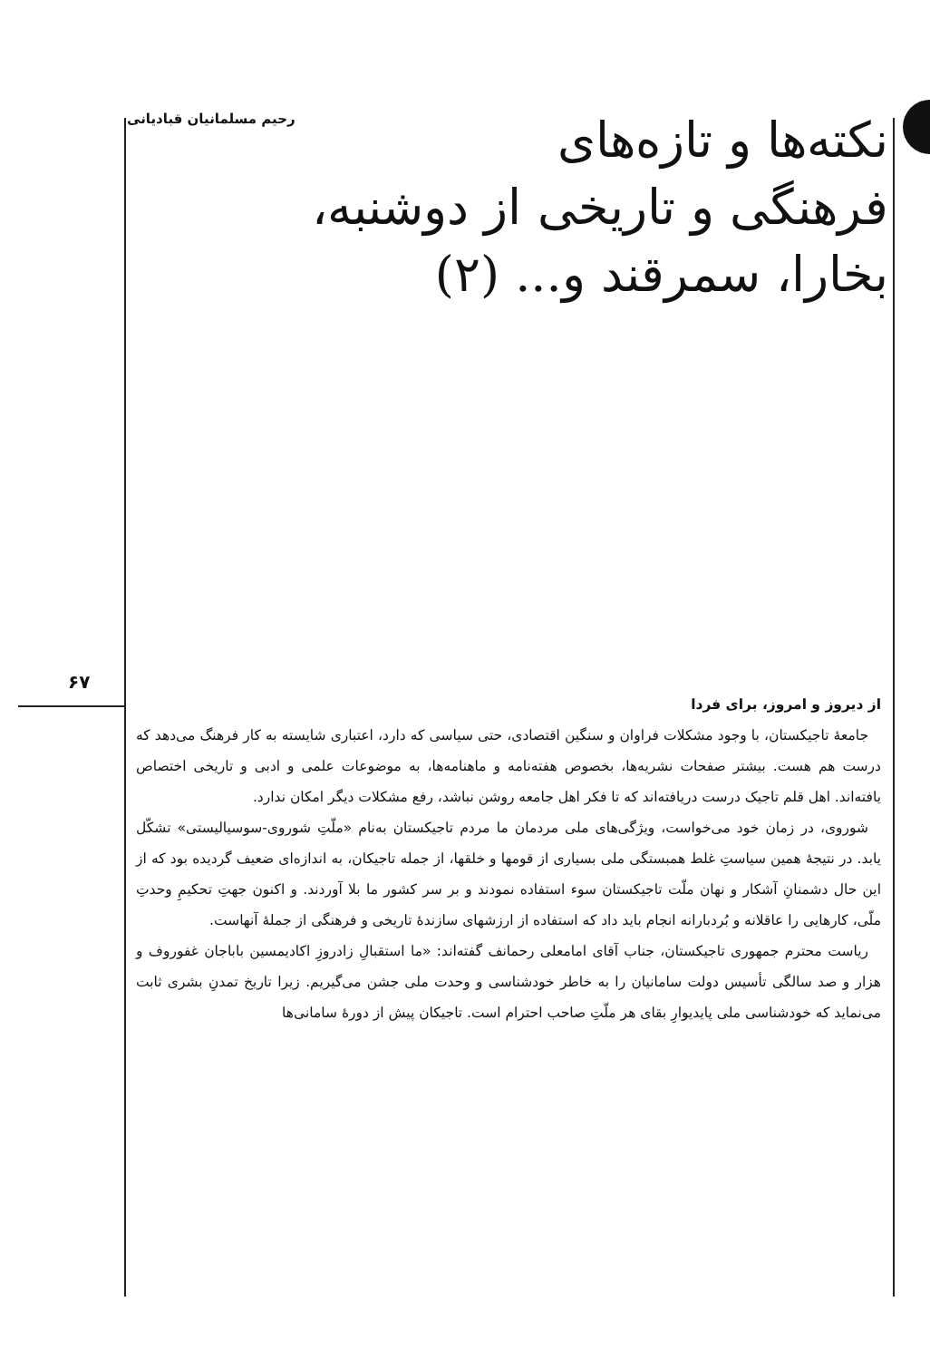رحیم مسلمانیان قبادیانی
نکته‌ها و تازه‌های
فرهنگی و تاریخی از دوشنبه،
بخارا، سمرقند و... (۲)
۶۷
از دیروز و امروز، برای فردا
جامعهٔ تاجیکستان، با وجود مشکلات فراوان و سنگین اقتصادی، حتی سیاسی که دارد، اعتباری شایسته به کار فرهنگ می‌دهد که درست هم هست. بیشتر صفحات نشریه‌ها، بخصوص هفته‌نامه و ماهنامه‌ها، به موضوعات علمی و ادبی و تاریخی اختصاص یافته‌اند. اهل قلم تاجیک درست دریافته‌اند که تا فکر اهل جامعه روشن نباشد، رفع مشکلات دیگر امکان ندارد.
شوروی، در زمان خود می‌خواست، ویژگی‌های ملی مردمان ما مردم تاجیکستان به‌نام «ملّتِ شوروی‌-سوسیالیستی» تشکّل یابد. در نتیجهٔ همین سیاستِ غلط همبستگی ملی بسیاری از قومها و خلقها، از جمله تاجیکان، به اندازه‌ای ضعیف گردیده بود که از این حال دشمنانِ آشکار و نهان ملّت تاجیکستان سوء استفاده نمودند و بر سر کشور ما بلا آوردند. و اکنون جهتِ تحکیمِ وحدتِ ملّی، کارهایی را عاقلانه و بُردبارانه انجام باید داد که استفاده از ارزشهای سازندهٔ تاریخی و فرهنگی از جملهٔ آنهاست.
ریاست محترم جمهوری تاجیکستان، جناب آقای امامعلی رحمانف گفته‌اند: «ما استقبالِ زادروزِ اکادیمسین بابا‌جان غفوروف و هزار و صد سالگی تأسیس دولت سامانیان را به خاطر خودشناسی و وحدت ملی جشن می‌گیریم. زیرا تاریخ تمدنِ بشری ثابت می‌نماید که خودشناسی ملی پایدیوارِ بقای هر ملّتِ صاحب احترام است. تاجیکان پیش از دورهٔ سامانی‌ها